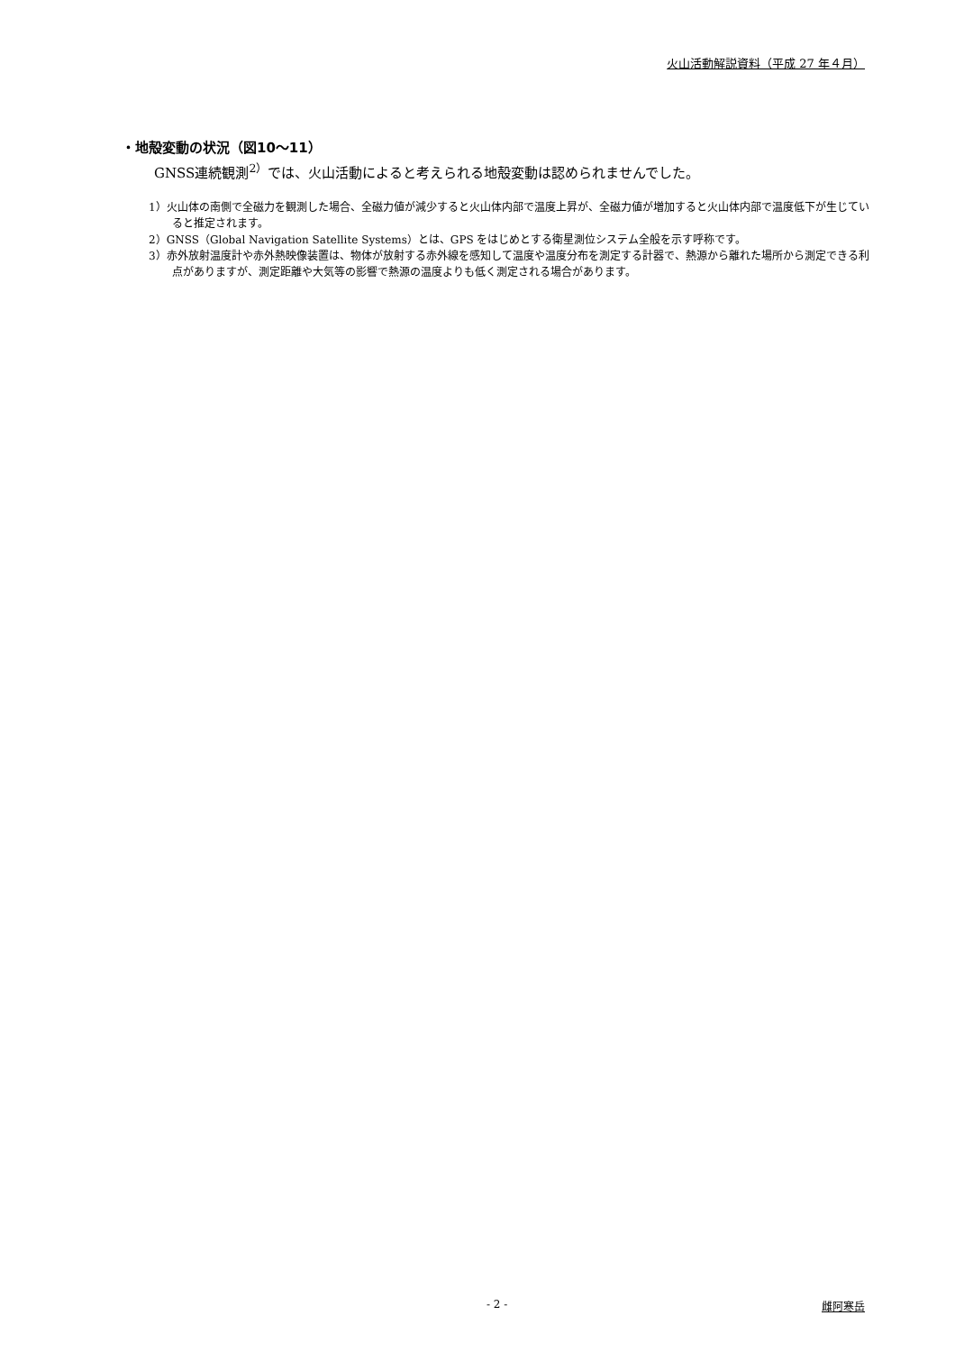火山活動解説資料（平成 27 年４月）
・地殻変動の状況（図10～11）
GNSS連続観測<sup>2）</sup>では、火山活動によると考えられる地殻変動は認められませんでした。
1）火山体の南側で全磁力を観測した場合、全磁力値が減少すると火山体内部で温度上昇が、全磁力値が増加すると火山体内部で温度低下が生じていると推定されます。
2）GNSS（Global Navigation Satellite Systems）とは、GPS をはじめとする衛星測位システム全般を示す呼称です。
3）赤外放射温度計や赤外熱映像装置は、物体が放射する赤外線を感知して温度や温度分布を測定する計器で、熱源から離れた場所から測定できる利点がありますが、測定距離や大気等の影響で熱源の温度よりも低く測定される場合があります。
- 2 - 雌阿寒岳